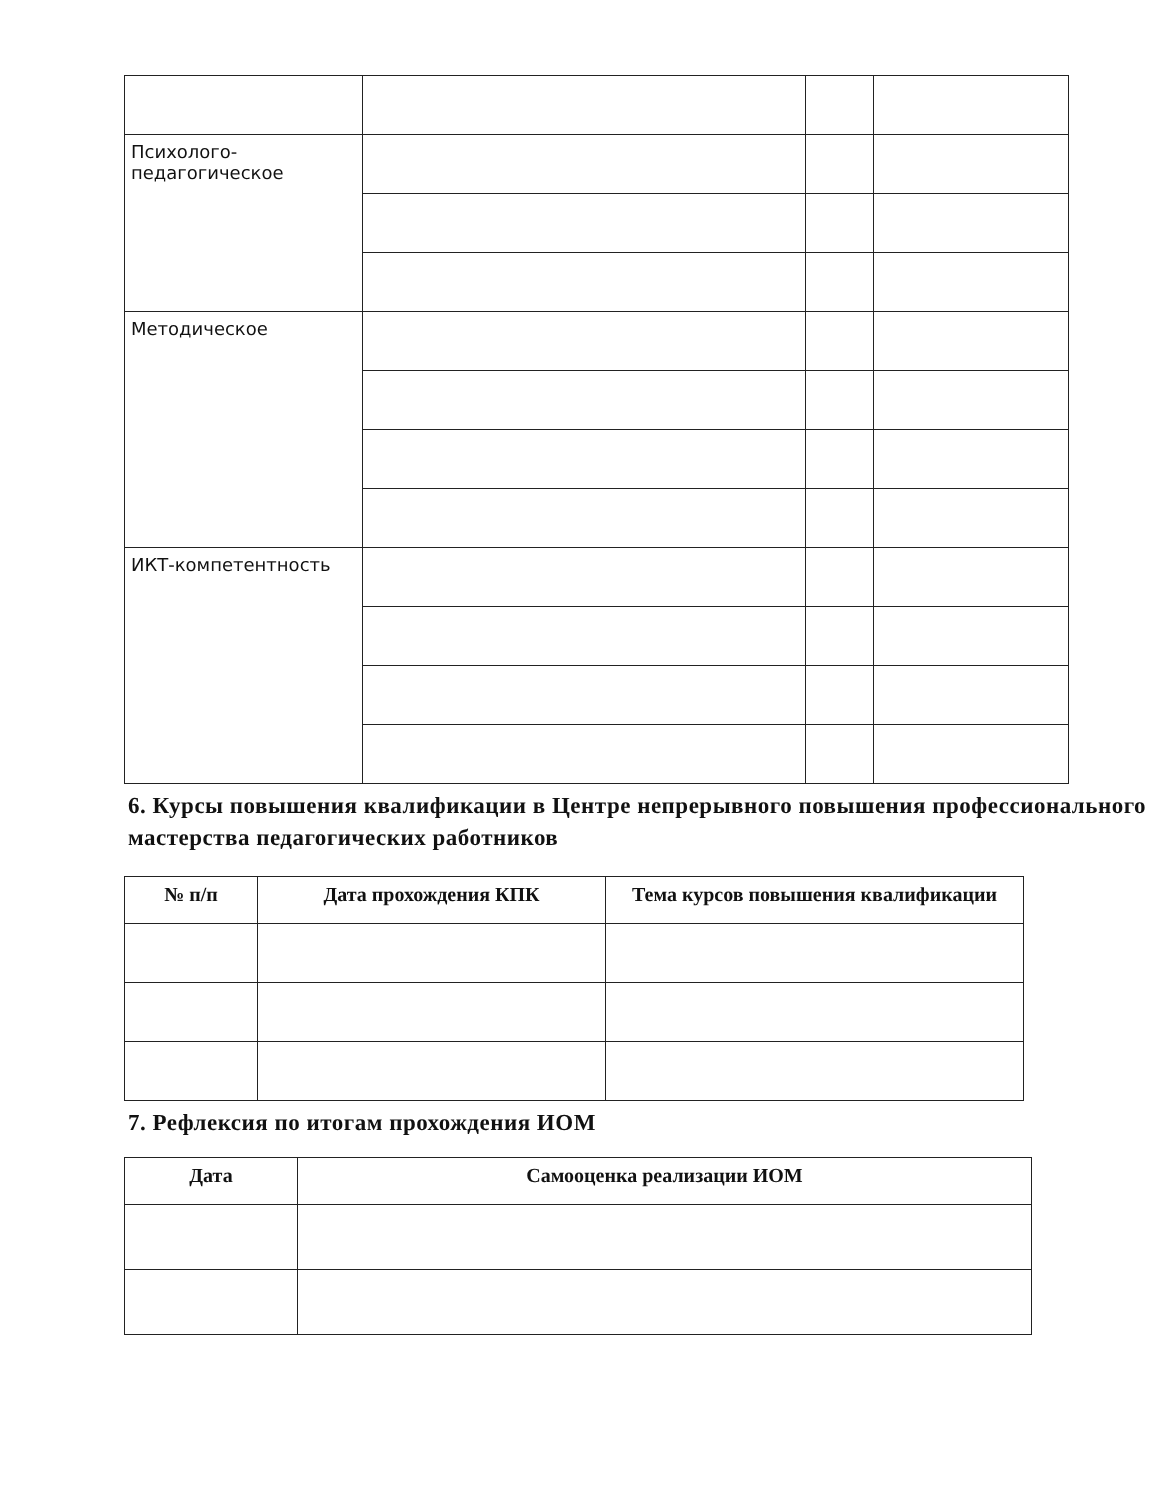| Психолого- педагогическое | | | |
| Методическое | | | |
| ИКТ-компетентность | | | |
6. Курсы повышения квалификации в Центре непрерывного повышения профессионального мастерства педагогических работников
| № п/п | Дата прохождения КПК | Тема курсов повышения квалификации |
| --- | --- | --- |
7. Рефлексия по итогам прохождения ИОМ
| Дата | Самооценка реализации ИОМ |
| --- | --- |